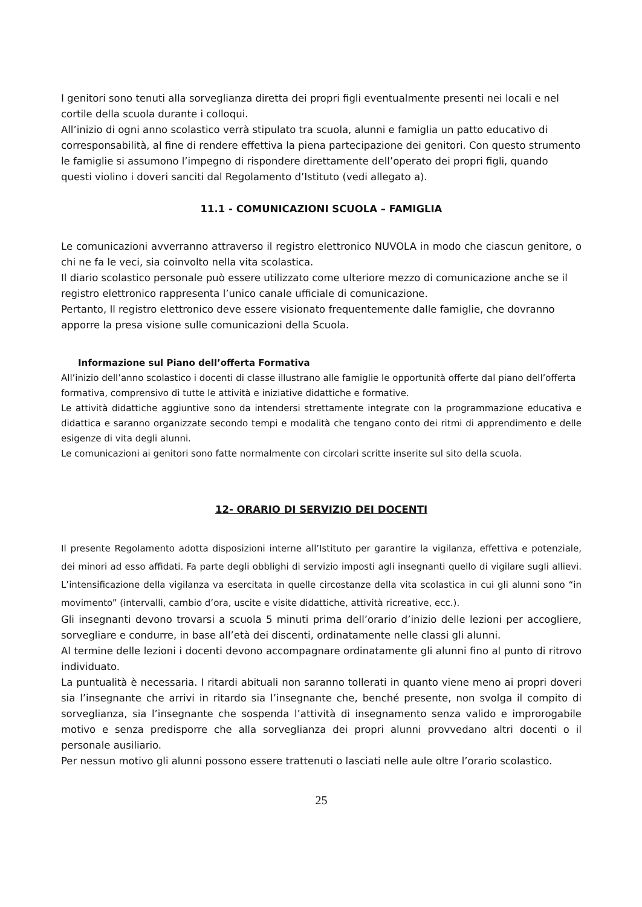I genitori sono tenuti alla sorveglianza diretta dei propri figli eventualmente presenti nei locali e nel cortile della scuola durante i colloqui.
All’inizio di ogni anno scolastico verrà stipulato tra scuola, alunni e famiglia un patto educativo di corresponsabilità, al fine di rendere effettiva la piena partecipazione dei genitori. Con questo strumento le famiglie si assumono l’impegno di rispondere direttamente dell’operato dei propri figli, quando questi violino i doveri sanciti dal Regolamento d’Istituto (vedi allegato a).
11.1 - COMUNICAZIONI SCUOLA – FAMIGLIA
Le comunicazioni avverranno attraverso il registro elettronico NUVOLA in modo che ciascun genitore, o chi ne fa le veci, sia coinvolto nella vita scolastica.
Il diario scolastico personale può essere utilizzato come ulteriore mezzo di comunicazione anche se il registro elettronico rappresenta l’unico canale ufficiale di comunicazione.
Pertanto, Il registro elettronico deve essere visionato frequentemente dalle famiglie, che dovranno apporre la presa visione sulle comunicazioni della Scuola.
Informazione sul Piano dell’offerta Formativa
All’inizio dell’anno scolastico i docenti di classe illustrano alle famiglie le opportunità offerte dal piano dell’offerta formativa, comprensivo di tutte le attività e iniziative didattiche e formative.
Le attività didattiche aggiuntive sono da intendersi strettamente integrate con la programmazione educativa e didattica e saranno organizzate secondo tempi e modalità che tengano conto dei ritmi di apprendimento e delle esigenze di vita degli alunni.
Le comunicazioni ai genitori sono fatte normalmente con circolari scritte inserite sul sito della scuola.
12- ORARIO DI SERVIZIO DEI DOCENTI
Il presente Regolamento adotta disposizioni interne all’Istituto per garantire la vigilanza, effettiva e potenziale, dei minori ad esso affidati. Fa parte degli obblighi di servizio imposti agli insegnanti quello di vigilare sugli allievi. L’intensificazione della vigilanza va esercitata in quelle circostanze della vita scolastica in cui gli alunni sono “in movimento” (intervalli, cambio d’ora, uscite e visite didattiche, attività ricreative, ecc.).
Gli insegnanti devono trovarsi a scuola 5 minuti prima dell’orario d’inizio delle lezioni per accogliere, sorvegliare e condurre, in base all’età dei discenti, ordinatamente nelle classi gli alunni.
Al termine delle lezioni i docenti devono accompagnare ordinatamente gli alunni fino al punto di ritrovo individuato.
La puntualità è necessaria. I ritardi abituali non saranno tollerati in quanto viene meno ai propri doveri sia l’insegnante che arrivi in ritardo sia l’insegnante che, benché presente, non svolga il compito di sorveglianza, sia l’insegnante che sospenda l’attività di insegnamento senza valido e improrogabile motivo e senza predisporre che alla sorveglianza dei propri alunni provvedano altri docenti o il personale ausiliario.
Per nessun motivo gli alunni possono essere trattenuti o lasciati nelle aule oltre l’orario scolastico.
25